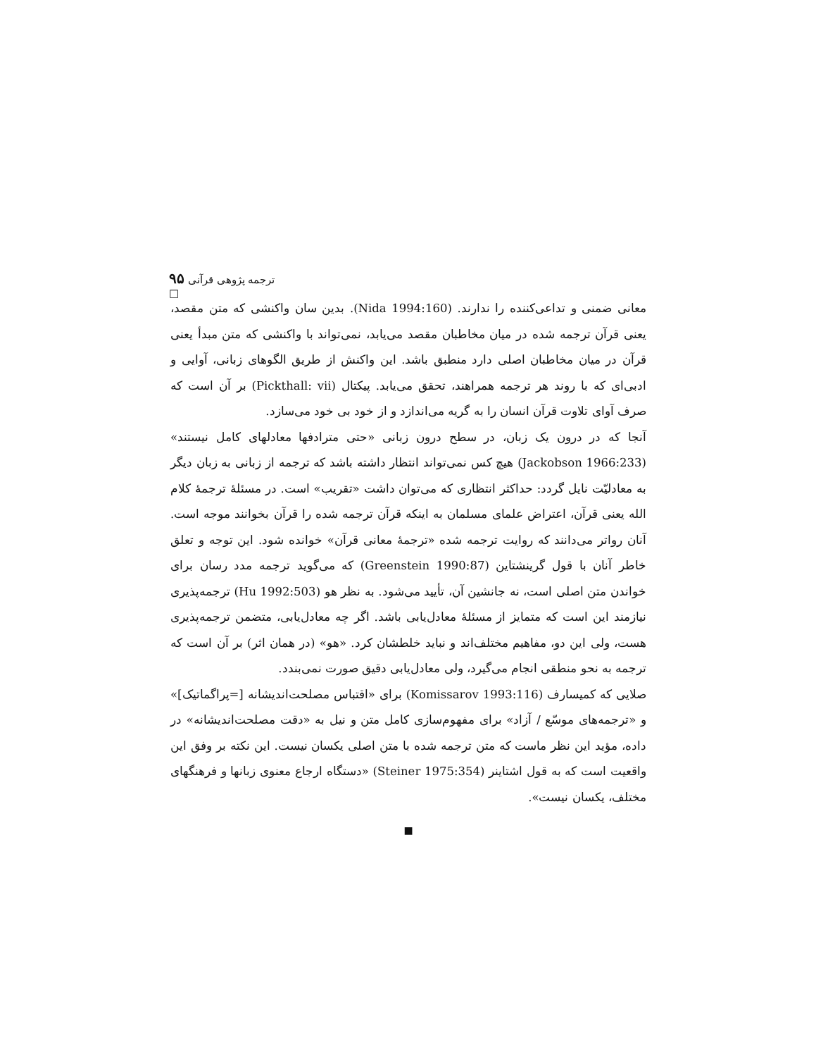ترجمه پژوهی قرآنی ۹۵ □
معانی ضمنی و تداعی‌کننده را ندارند. (Nida 1994:160). بدین سان واکنشی که متن مقصد، یعنی قرآن ترجمه شده در میان مخاطبان مقصد می‌یابد، نمی‌تواند با واکنشی که متن مبدأ یعنی قرآن در میان مخاطبان اصلی دارد منطبق باشد. این واکنش از طریق الگوهای زبانی، آوایی و ادبی‌ای که با روند هر ترجمه همراهند، تحقق می‌یابد. پیکتال (Pickthall: vii) بر آن است که صرف آوای تلاوت قرآن انسان را به گریه می‌اندازد و از خود بی خود می‌سازد.
آنجا که در درون یک زبان، در سطح درون زبانی «حتی مترادفها معادلهای کامل نیستند» (Jackobson 1966:233) هیچ کس نمی‌تواند انتظار داشته باشد که ترجمه از زبانی به زبان دیگر به معادلیّت نایل گردد: حداکثر انتظاری که می‌توان داشت «تقریب» است. در مسئلهٔ ترجمهٔ کلام الله یعنی قرآن، اعتراض علمای مسلمان به اینکه قرآن ترجمه شده را قرآن بخوانند موجه است. آنان رواتر می‌دانند که روایت ترجمه شده «ترجمهٔ معانی قرآن» خوانده شود. این توجه و تعلق خاطر آنان با قول گرینشتاین (Greenstein 1990:87) که می‌گوید ترجمه مدد رسان برای خواندن متن اصلی است، نه جانشین آن، تأیید می‌شود. به نظر هو (Hu 1992:503) ترجمه‌پذیری نیازمند این است که متمایز از مسئلهٔ معادل‌یابی باشد. اگر چه معادل‌یابی، متضمن ترجمه‌پذیری هست، ولی این دو، مفاهیم مختلف‌اند و نباید خلطشان کرد. «هو» (در همان اثر) بر آن است که ترجمه به نحو منطقی انجام می‌گیرد، ولی معادل‌یابی دقیق صورت نمی‌بندد.
صلایی که کمیسارف (Komissarov 1993:116) برای «اقتباس مصلحت‌اندیشانه [=پراگماتیک]» و «ترجمه‌های موسّع / آزاد» برای مفهوم‌سازی کامل متن و نیل به «دقت مصلحت‌اندیشانه» در داده، مؤید این نظر ماست که متن ترجمه شده با متن اصلی یکسان نیست. این نکته بر وفق این واقعیت است که به قول اشتاینر (Steiner 1975:354) «دستگاه ارجاع معنوی زبانها و فرهنگهای مختلف، یکسان نیست».
■